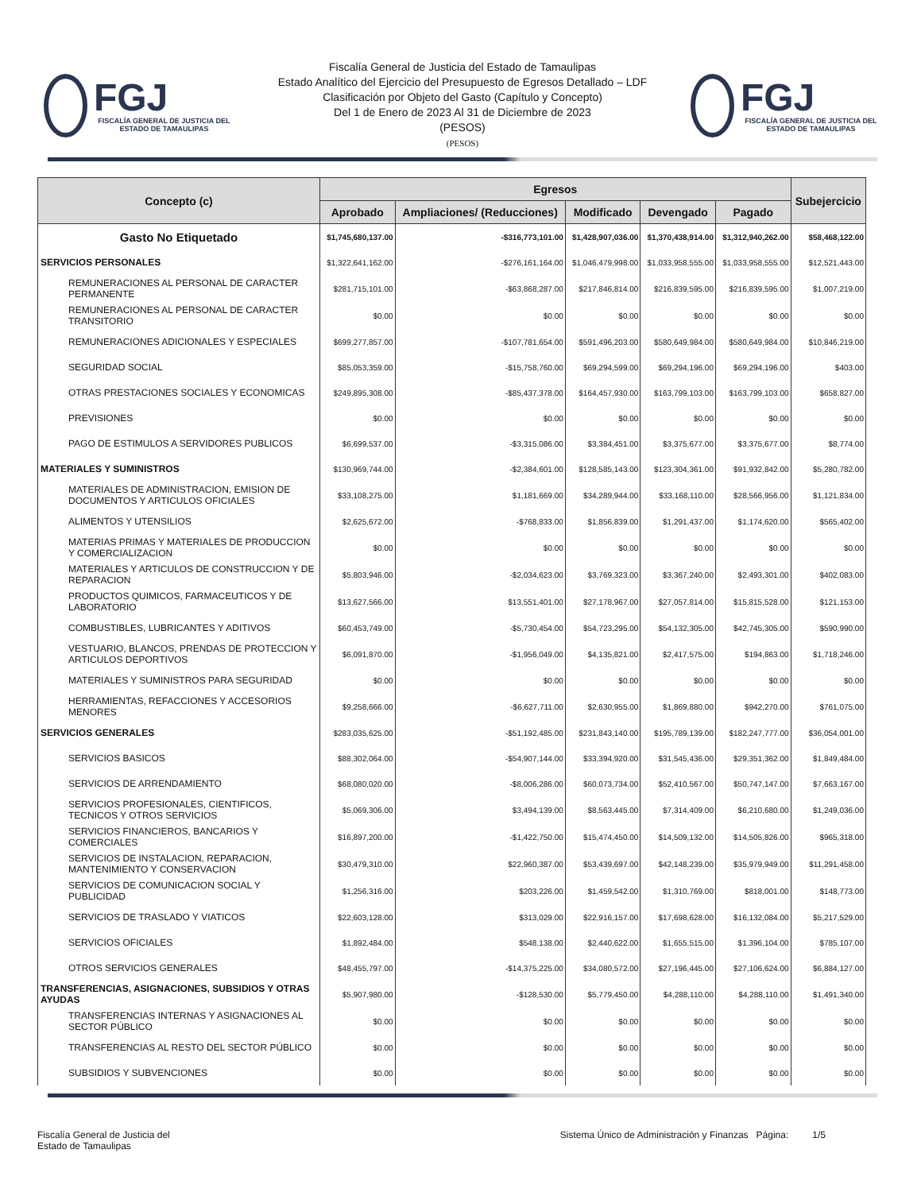FGJ
FISCALÍA GENERAL DE JUSTICIA DEL ESTADO DE TAMAULIPAS
Fiscalía General de Justicia del Estado de Tamaulipas
Estado Analítico del Ejercicio del Presupuesto de Egresos Detallado – LDF
Clasificación por Objeto del Gasto (Capítulo y Concepto)
Del 1 de Enero de 2023 Al 31 de Diciembre de 2023
(PESOS)
(PESOS)
FGJ
FISCALÍA GENERAL DE JUSTICIA DEL ESTADO DE TAMAULIPAS
| Concepto (c) | Egresos | | | | | Subejercicio |
| --- | --- | --- | --- | --- | --- | --- |
| | Aprobado | Ampliaciones/ (Reducciones) | Modificado | Devengado | Pagado | |
| Gasto No Etiquetado | $1,745,680,137.00 | -$316,773,101.00 | $1,428,907,036.00 | $1,370,438,914.00 | $1,312,940,262.00 | $58,468,122.00 |
| SERVICIOS PERSONALES | $1,322,641,162.00 | -$276,161,164.00 | $1,046,479,998.00 | $1,033,958,555.00 | $1,033,958,555.00 | $12,521,443.00 |
| REMUNERACIONES AL PERSONAL DE CARACTER PERMANENTE | $281,715,101.00 | -$63,868,287.00 | $217,846,814.00 | $216,839,595.00 | $216,839,595.00 | $1,007,219.00 |
| REMUNERACIONES AL PERSONAL DE CARACTER TRANSITORIO | $0.00 | $0.00 | $0.00 | $0.00 | $0.00 | $0.00 |
| REMUNERACIONES ADICIONALES Y ESPECIALES | $699,277,857.00 | -$107,781,654.00 | $591,496,203.00 | $580,649,984.00 | $580,649,984.00 | $10,846,219.00 |
| SEGURIDAD SOCIAL | $85,053,359.00 | -$15,758,760.00 | $69,294,599.00 | $69,294,196.00 | $69,294,196.00 | $403.00 |
| OTRAS PRESTACIONES SOCIALES Y ECONOMICAS | $249,895,308.00 | -$85,437,378.00 | $164,457,930.00 | $163,799,103.00 | $163,799,103.00 | $658,827.00 |
| PREVISIONES | $0.00 | $0.00 | $0.00 | $0.00 | $0.00 | $0.00 |
| PAGO DE ESTIMULOS A SERVIDORES PUBLICOS | $6,699,537.00 | -$3,315,086.00 | $3,384,451.00 | $3,375,677.00 | $3,375,677.00 | $8,774.00 |
| MATERIALES Y SUMINISTROS | $130,969,744.00 | -$2,384,601.00 | $128,585,143.00 | $123,304,361.00 | $91,932,842.00 | $5,280,782.00 |
| MATERIALES DE ADMINISTRACION, EMISION DE DOCUMENTOS Y ARTICULOS OFICIALES | $33,108,275.00 | $1,181,669.00 | $34,289,944.00 | $33,168,110.00 | $28,566,956.00 | $1,121,834.00 |
| ALIMENTOS Y UTENSILIOS | $2,625,672.00 | -$768,833.00 | $1,856,839.00 | $1,291,437.00 | $1,174,620.00 | $565,402.00 |
| MATERIAS PRIMAS Y MATERIALES DE PRODUCCION Y COMERCIALIZACION | $0.00 | $0.00 | $0.00 | $0.00 | $0.00 | $0.00 |
| MATERIALES Y ARTICULOS DE CONSTRUCCION Y DE REPARACION | $5,803,946.00 | -$2,034,623.00 | $3,769,323.00 | $3,367,240.00 | $2,493,301.00 | $402,083.00 |
| PRODUCTOS QUIMICOS, FARMACEUTICOS Y DE LABORATORIO | $13,627,566.00 | $13,551,401.00 | $27,178,967.00 | $27,057,814.00 | $15,815,528.00 | $121,153.00 |
| COMBUSTIBLES, LUBRICANTES Y ADITIVOS | $60,453,749.00 | -$5,730,454.00 | $54,723,295.00 | $54,132,305.00 | $42,745,305.00 | $590,990.00 |
| VESTUARIO, BLANCOS, PRENDAS DE PROTECCION Y ARTICULOS DEPORTIVOS | $6,091,870.00 | -$1,956,049.00 | $4,135,821.00 | $2,417,575.00 | $194,863.00 | $1,718,246.00 |
| MATERIALES Y SUMINISTROS PARA SEGURIDAD | $0.00 | $0.00 | $0.00 | $0.00 | $0.00 | $0.00 |
| HERRAMIENTAS, REFACCIONES Y ACCESORIOS MENORES | $9,258,666.00 | -$6,627,711.00 | $2,630,955.00 | $1,869,880.00 | $942,270.00 | $761,075.00 |
| SERVICIOS GENERALES | $283,035,625.00 | -$51,192,485.00 | $231,843,140.00 | $195,789,139.00 | $182,247,777.00 | $36,054,001.00 |
| SERVICIOS BASICOS | $88,302,064.00 | -$54,907,144.00 | $33,394,920.00 | $31,545,436.00 | $29,351,362.00 | $1,849,484.00 |
| SERVICIOS DE ARRENDAMIENTO | $68,080,020.00 | -$8,006,286.00 | $60,073,734.00 | $52,410,567.00 | $50,747,147.00 | $7,663,167.00 |
| SERVICIOS PROFESIONALES, CIENTIFICOS, TECNICOS Y OTROS SERVICIOS | $5,069,306.00 | $3,494,139.00 | $8,563,445.00 | $7,314,409.00 | $6,210,680.00 | $1,249,036.00 |
| SERVICIOS FINANCIEROS, BANCARIOS Y COMERCIALES | $16,897,200.00 | -$1,422,750.00 | $15,474,450.00 | $14,509,132.00 | $14,505,826.00 | $965,318.00 |
| SERVICIOS DE INSTALACION, REPARACION, MANTENIMIENTO Y CONSERVACION | $30,479,310.00 | $22,960,387.00 | $53,439,697.00 | $42,148,239.00 | $35,979,949.00 | $11,291,458.00 |
| SERVICIOS DE COMUNICACION SOCIAL Y PUBLICIDAD | $1,256,316.00 | $203,226.00 | $1,459,542.00 | $1,310,769.00 | $818,001.00 | $148,773.00 |
| SERVICIOS DE TRASLADO Y VIATICOS | $22,603,128.00 | $313,029.00 | $22,916,157.00 | $17,698,628.00 | $16,132,084.00 | $5,217,529.00 |
| SERVICIOS OFICIALES | $1,892,484.00 | $548,138.00 | $2,440,622.00 | $1,655,515.00 | $1,396,104.00 | $785,107.00 |
| OTROS SERVICIOS GENERALES | $48,455,797.00 | -$14,375,225.00 | $34,080,572.00 | $27,196,445.00 | $27,106,624.00 | $6,884,127.00 |
| TRANSFERENCIAS, ASIGNACIONES, SUBSIDIOS Y OTRAS AYUDAS | $5,907,980.00 | -$128,530.00 | $5,779,450.00 | $4,288,110.00 | $4,288,110.00 | $1,491,340.00 |
| TRANSFERENCIAS INTERNAS Y ASIGNACIONES AL SECTOR PÚBLICO | $0.00 | $0.00 | $0.00 | $0.00 | $0.00 | $0.00 |
| TRANSFERENCIAS AL RESTO DEL SECTOR PÚBLICO | $0.00 | $0.00 | $0.00 | $0.00 | $0.00 | $0.00 |
| SUBSIDIOS Y SUBVENCIONES | $0.00 | $0.00 | $0.00 | $0.00 | $0.00 | $0.00 |
Fiscalía General de Justicia del
Estado de Tamaulipas
Sistema Único de Administración y Finanzas Página: 1/5